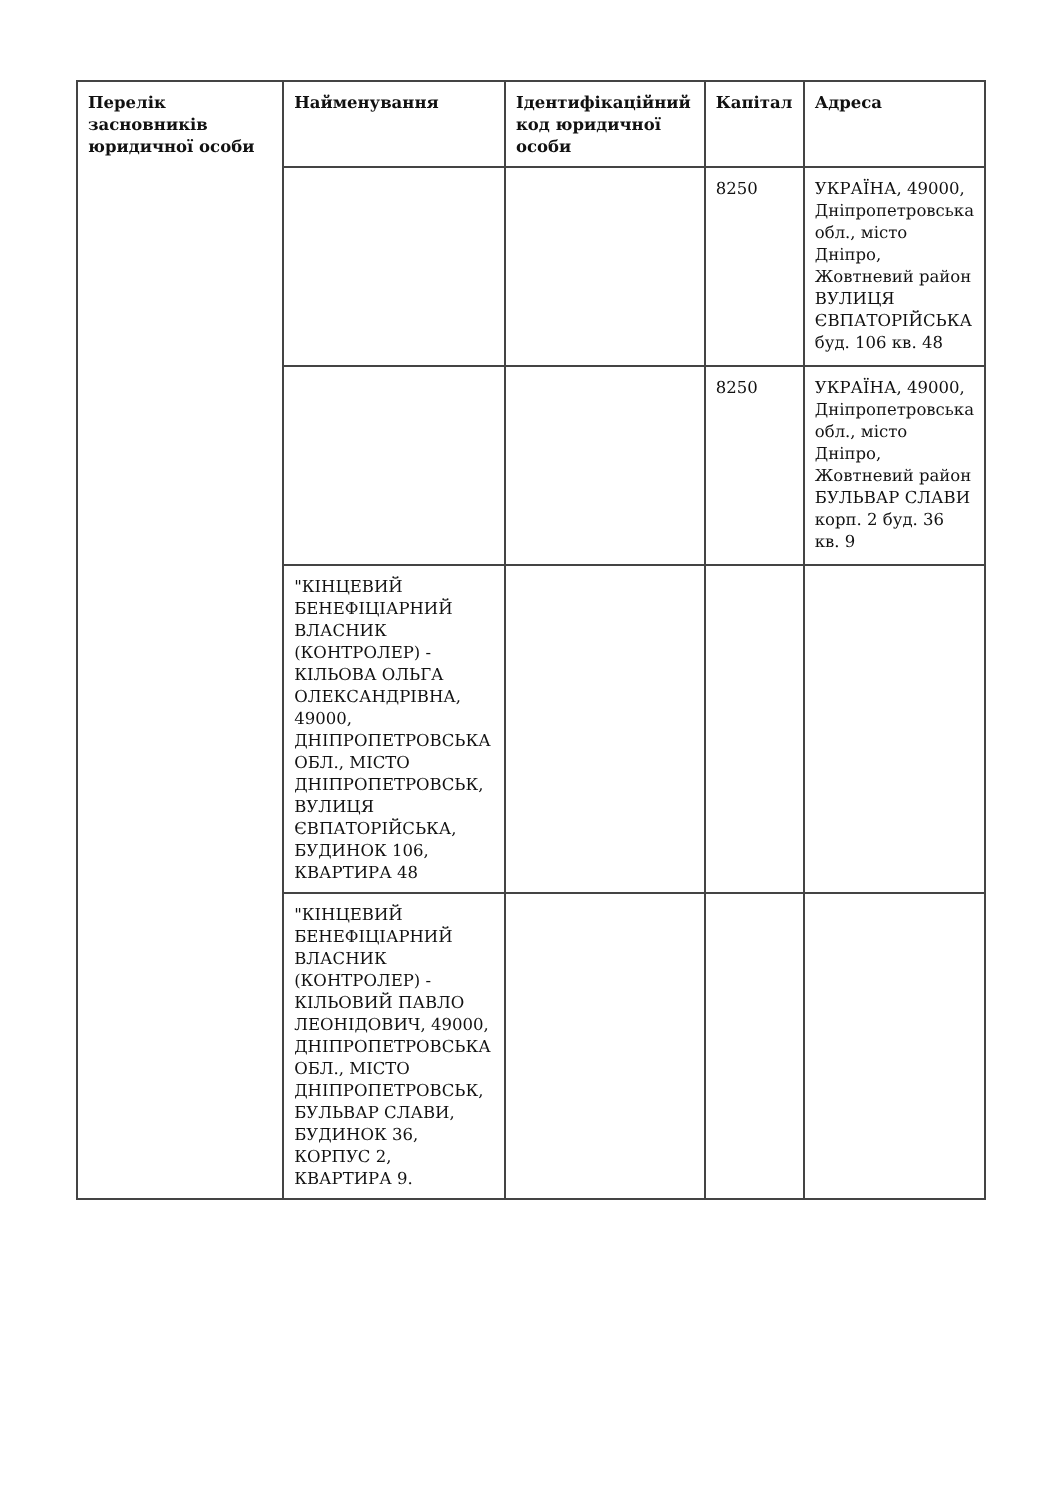| Перелік засновників юридичної особи | Найменування | Ідентифікаційний код юридичної особи | Капітал | Адреса |
| --- | --- | --- | --- | --- |
| | | | 8250 | УКРАЇНА, 49000, Дніпропетровська обл., місто Дніпро, Жовтневий район ВУЛИЦЯ ЄВПАТОРІЙСЬКА буд. 106 кв. 48 |
| | | | 8250 | УКРАЇНА, 49000, Дніпропетровська обл., місто Дніпро, Жовтневий район БУЛЬВАР СЛАВИ корп. 2 буд. 36 кв. 9 |
| | "КІНЦЕВИЙ БЕНЕФІЦІАРНИЙ ВЛАСНИК (КОНТРОЛЕР) - КІЛЬОВА ОЛЬГА ОЛЕКСАНДРІВНА, 49000, ДНІПРОПЕТРОВСЬКА ОБЛ., МІСТО ДНІПРОПЕТРОВСЬК, ВУЛИЦЯ ЄВПАТОРІЙСЬКА, БУДИНОК 106, КВАРТИРА 48 | | | |
| | "КІНЦЕВИЙ БЕНЕФІЦІАРНИЙ ВЛАСНИК (КОНТРОЛЕР) - КІЛЬОВИЙ ПАВЛО ЛЕОНІДОВИЧ, 49000, ДНІПРОПЕТРОВСЬКА ОБЛ., МІСТО ДНІПРОПЕТРОВСЬК, БУЛЬВАР СЛАВИ, БУДИНОК 36, КОРПУС 2, КВАРТИРА 9. | | | |